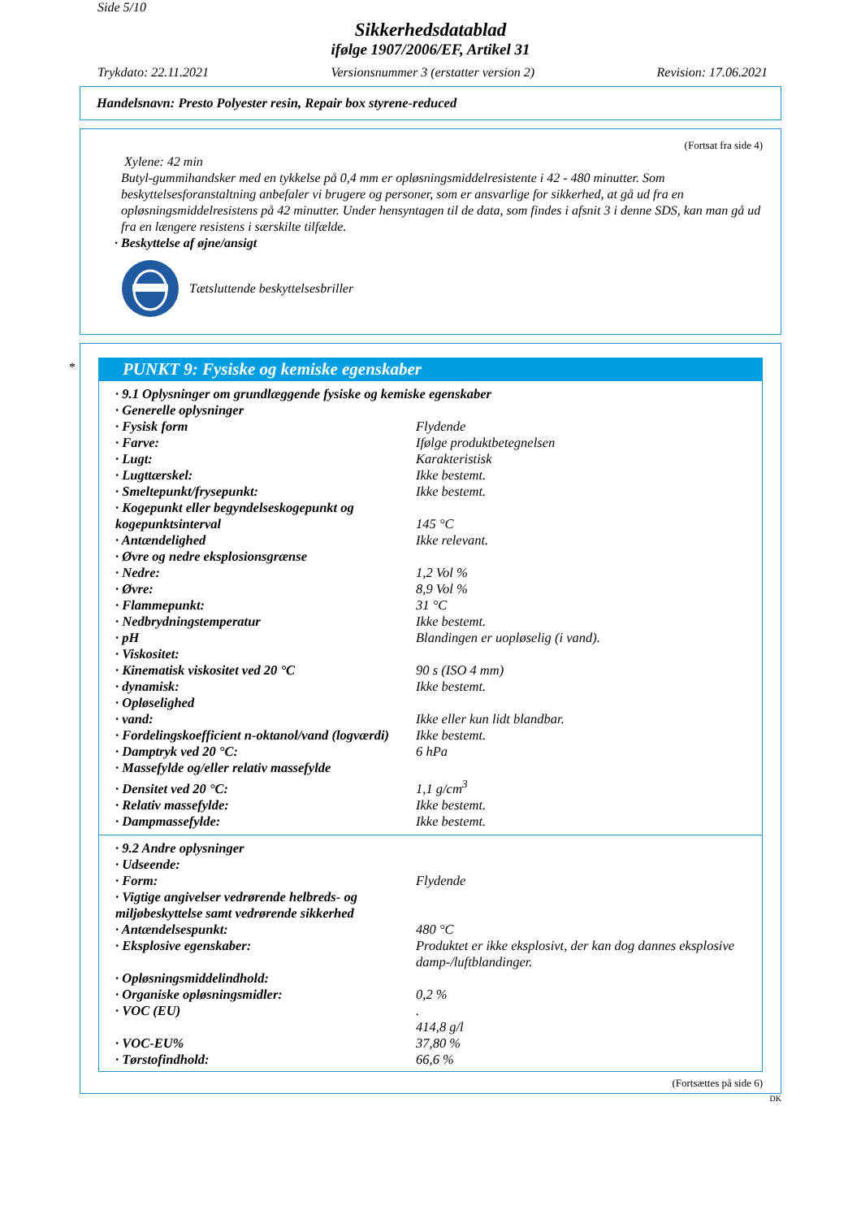Side 5/10
Sikkerhedsdatablad
ifølge 1907/2006/EF, Artikel 31
Trykdato: 22.11.2021 Versionsnummer 3 (erstatter version 2) Revision: 17.06.2021
Handelsnavn: Presto Polyester resin, Repair box styrene-reduced
(Fortsat fra side 4)
Xylene: 42 min
Butyl-gummihandsker med en tykkelse på 0,4 mm er opløsningsmiddelresistente i 42 - 480 minutter. Som beskyttelsesforanstaltning anbefaler vi brugere og personer, som er ansvarlige for sikkerhed, at gå ud fra en opløsningsmiddelresistens på 42 minutter. Under hensyntagen til de data, som findes i afsnit 3 i denne SDS, kan man gå ud fra en længere resistens i særskilte tilfælde.
· Beskyttelse af øjne/ansigt
Tætsluttende beskyttelsesbriller
*
PUNKT 9: Fysiske og kemiske egenskaber
| · 9.1 Oplysninger om grundlæggende fysiske og kemiske egenskaber | |
| · Generelle oplysninger | |
| · Fysisk form | Flydende |
| · Farve: | Ifølge produktbetegnelsen |
| · Lugt: | Karakteristisk |
| · Lugttærskel: | Ikke bestemt. |
| · Smeltepunkt/frysepunkt: | Ikke bestemt. |
| · Kogepunkt eller begyndelseskogepunkt og kogepunktsinterval | 145 °C |
| · Antændelighed | Ikke relevant. |
| · Øvre og nedre eksplosionsgrænse | |
| · Nedre: | 1,2 Vol % |
| · Øvre: | 8,9 Vol % |
| · Flammepunkt: | 31 °C |
| · Nedbrydningstemperatur | Ikke bestemt. |
| · pH | Blandingen er uopløselig (i vand). |
| · Viskositet: | |
| · Kinematisk viskositet ved 20 °C | 90 s (ISO 4 mm) |
| · dynamisk: | Ikke bestemt. |
| · Opløselighed | |
| · vand: | Ikke eller kun lidt blandbar. |
| · Fordelingskoefficient n-oktanol/vand (logværdi) | Ikke bestemt. |
| · Damptryk ved 20 °C: | 6 hPa |
| · Massefylde og/eller relativ massefylde | |
| · Densitet ved 20 °C: | 1,1 g/cm<sup>3</sup> |
| · Relativ massefylde: | Ikke bestemt. |
| · Dampmassefylde: | Ikke bestemt. |
| · 9.2 Andre oplysninger | |
| · Udseende: | |
| · Form: | Flydende |
| · Vigtige angivelser vedrørende helbreds- og miljøbeskyttelse samt vedrørende sikkerhed | |
| · Antændelsespunkt: | 480 °C |
| · Eksplosive egenskaber: | Produktet er ikke eksplosivt, der kan dog dannes eksplosive damp-/luftblandinger. |
| · Opløsningsmiddelindhold: | |
| · Organiske opløsningsmidler: | 0,2 % |
| · VOC (EU) | . 414,8 g/l |
| · VOC-EU% | 37,80 % |
| · Tørstofindhold: | 66,6 % |
(Fortsættes på side 6)
DK